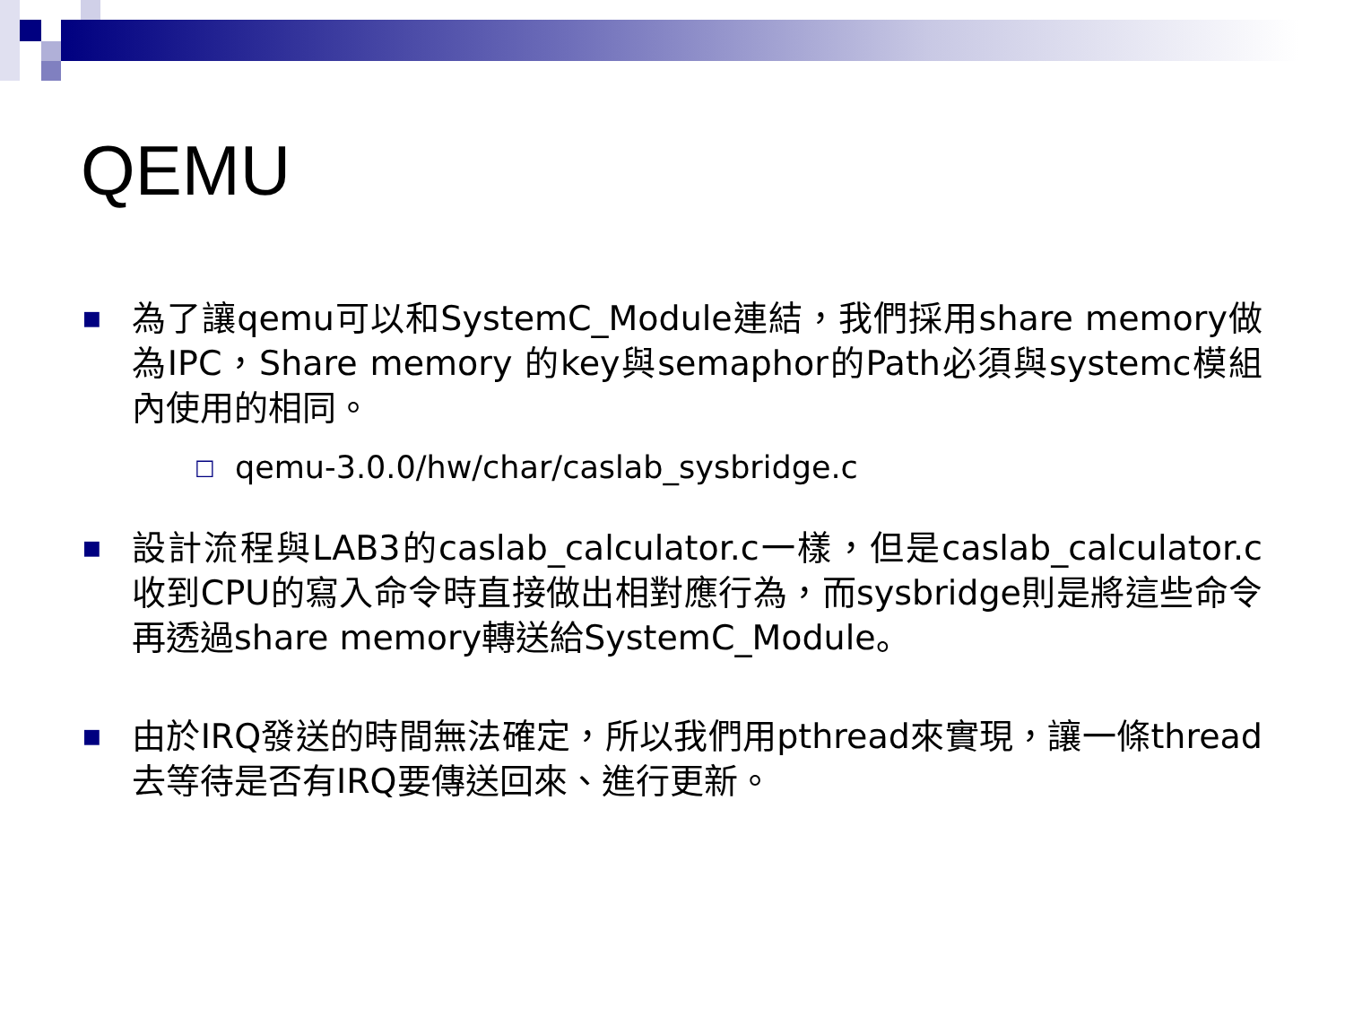QEMU
■
為了讓qemu可以和SystemC_Module連結，我們採用share memory做為IPC，Share memory 的key與semaphor的Path必須與systemc模組內使用的相同。
□
qemu-3.0.0/hw/char/caslab_sysbridge.c
■
設計流程與LAB3的caslab_calculator.c一樣，但是caslab_calculator.c收到CPU的寫入命令時直接做出相對應行為，而sysbridge則是將這些命令再透過share memory轉送給SystemC_Module。
■
由於IRQ發送的時間無法確定，所以我們用pthread來實現，讓一條thread去等待是否有IRQ要傳送回來、進行更新。